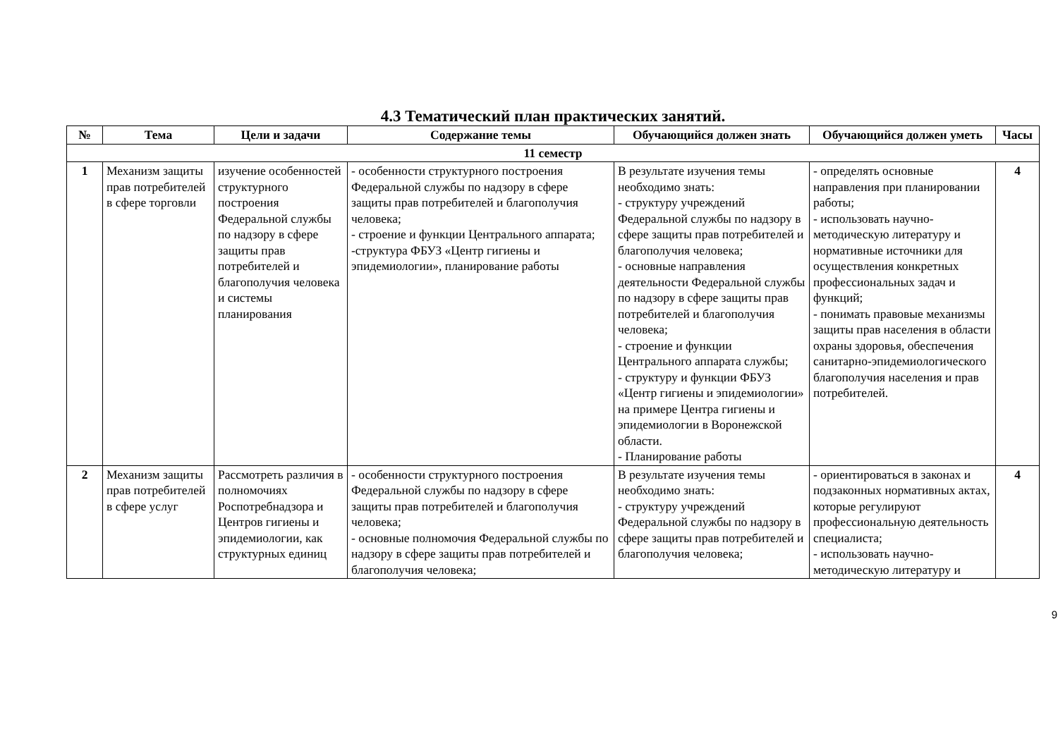4.3 Тематический план практических занятий.
| № | Тема | Цели и задачи | Содержание темы | Обучающийся должен знать | Обучающийся должен уметь | Часы |
| --- | --- | --- | --- | --- | --- | --- |
| 11 семестр | | | | | | |
| 1 | Механизм защиты прав потребителей в сфере торговли | изучение особенностей структурного построения Федеральной службы по надзору в сфере защиты прав потребителей и благополучия человека и системы планирования | - особенности структурного построения Федеральной службы по надзору в сфере защиты прав потребителей и благополучия человека; - строение и функции Центрального аппарата; -структура ФБУЗ «Центр гигиены и эпидемиологии», планирование работы | В результате изучения темы необходимо знать: - структуру учреждений Федеральной службы по надзору в сфере защиты прав потребителей и благополучия человека; - основные направления деятельности Федеральной службы по надзору в сфере защиты прав потребителей и благополучия человека; - строение и функции Центрального аппарата службы; - структуру и функции ФБУЗ «Центр гигиены и эпидемиологии» на примере Центра гигиены и эпидемиологии в Воронежской области. - Планирование работы | - определять основные направления при планировании работы; - использовать научно-методическую литературу и нормативные источники для осуществления конкретных профессиональных задач и функций; - понимать правовые механизмы защиты прав населения в области охраны здоровья, обеспечения санитарно-эпидемиологического благополучия населения и прав потребителей. | 4 |
| 2 | Механизм защиты прав потребителей в сфере услуг | Рассмотреть различия в полномочиях Роспотребнадзора и Центров гигиены и эпидемиологии, как структурных единиц | - особенности структурного построения Федеральной службы по надзору в сфере защиты прав потребителей и благополучия человека; - основные полномочия Федеральной службы по надзору в сфере защиты прав потребителей и благополучия человека; | В результате изучения темы необходимо знать: - структуру учреждений Федеральной службы по надзору в сфере защиты прав потребителей и благополучия человека; | - ориентироваться в законах и подзаконных нормативных актах, которые регулируют профессиональную деятельность специалиста; - использовать научно-методическую литературу и | 4 |
9